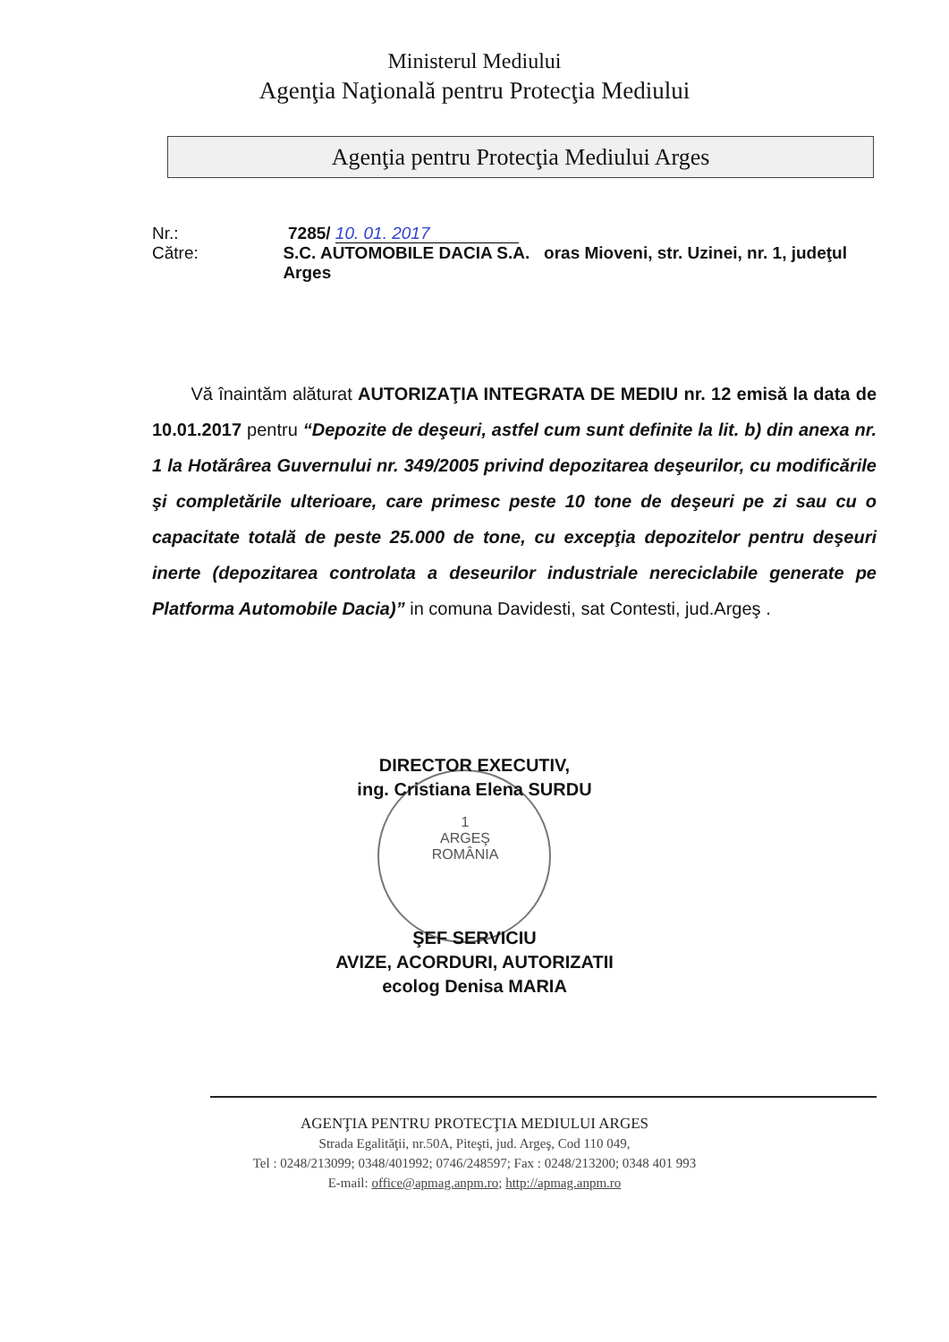Ministerul Mediului
Agenţia Naţională pentru Protecţia Mediului
Agenţia pentru Protecţia Mediului Arges
Nr.: 7285/ 10. 01. 2017
Către: S.C. AUTOMOBILE DACIA S.A. oras Mioveni, str. Uzinei, nr. 1, judeţul Arges
Vă înaintăm alăturat AUTORIZAŢIA INTEGRATA DE MEDIU nr. 12 emisă la data de 10.01.2017 pentru “Depozite de deşeuri, astfel cum sunt definite la lit. b) din anexa nr. 1 la Hotărârea Guvernului nr. 349/2005 privind depozitarea deşeurilor, cu modificările şi completările ulterioare, care primesc peste 10 tone de deşeuri pe zi sau cu o capacitate totală de peste 25.000 de tone, cu excepţia depozitelor pentru deşeuri inerte (depozitarea controlata a deseurilor industriale nereciclabile generate pe Platforma Automobile Dacia)” in comuna Davidesti, sat Contesti, jud.Argeş .
DIRECTOR EXECUTIV,
ing. Cristiana Elena SURDU
1
ARGEŞ
ROMÂNIA
ŞEF SERVICIU
AVIZE, ACORDURI, AUTORIZATII
ecolog Denisa MARIA
AGENŢIA PENTRU PROTECŢIA MEDIULUI ARGES
Strada Egalităţii, nr.50A, Piteşti, jud. Argeş, Cod 110 049,
Tel : 0248/213099; 0348/401992; 0746/248597; Fax : 0248/213200; 0348 401 993
E-mail: office@apmag.anpm.ro; http://apmag.anpm.ro